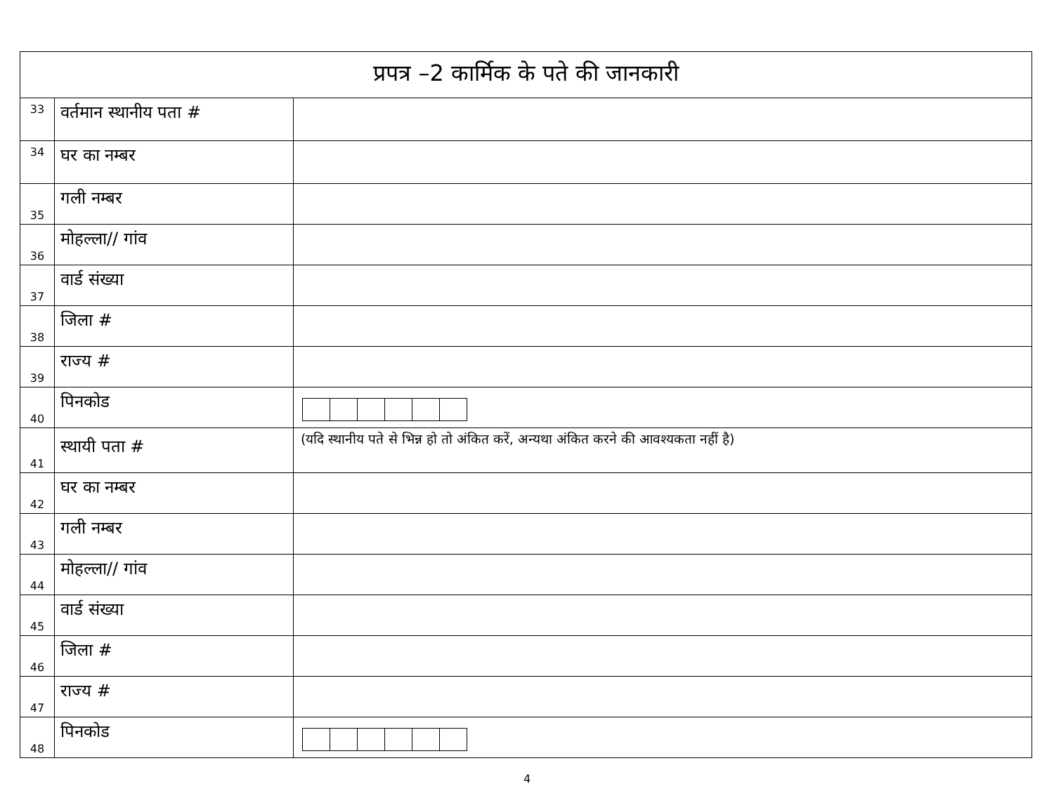| प्रपत्र –2 कार्मिक के पते की जानकारी | | |
| 33 | वर्तमान स्थानीय पता # | |
| 34 | घर का नम्बर | |
| 35 | गली नम्बर | |
| 36 | मोहल्ला// गांव | |
| 37 | वार्ड संख्या | |
| 38 | जिला # | |
| 39 | राज्य # | |
| 40 | पिनकोड | |
| 41 | स्थायी पता # | (यदि स्थानीय पते से भिन्न हो तो अंकित करें, अन्यथा अंकित करने की आवश्यकता नहीं है) |
| 42 | घर का नम्बर | |
| 43 | गली नम्बर | |
| 44 | मोहल्ला// गांव | |
| 45 | वार्ड संख्या | |
| 46 | जिला # | |
| 47 | राज्य # | |
| 48 | पिनकोड | |
4